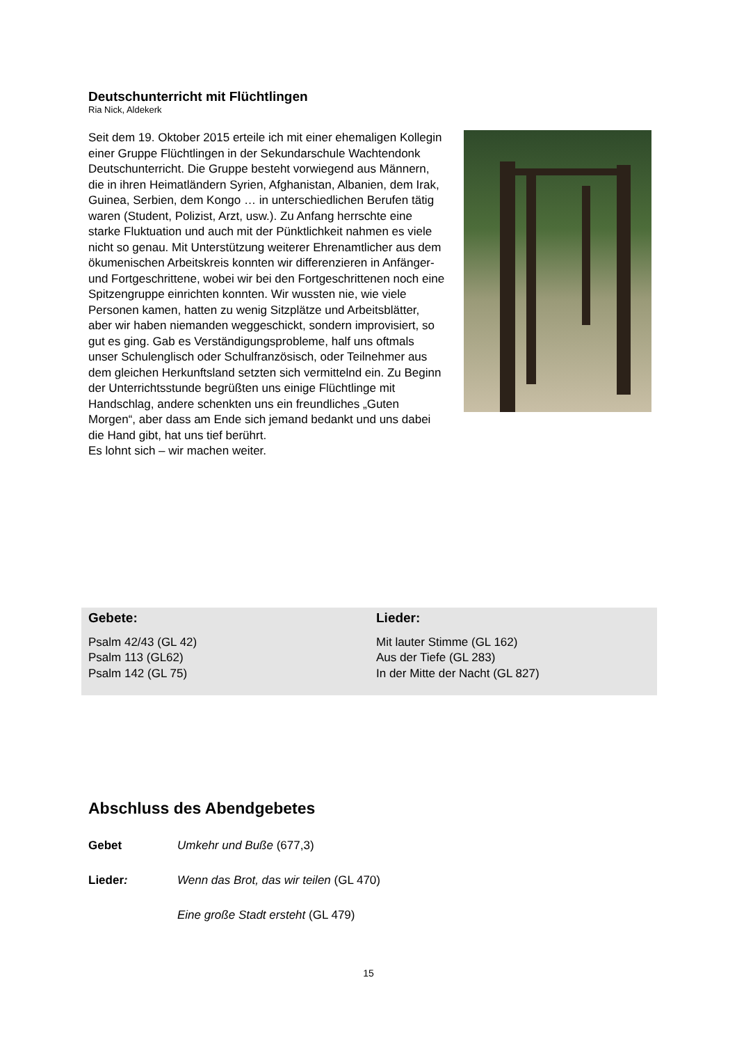Deutschunterricht mit Flüchtlingen
Ria Nick, Aldekerk
Seit dem 19. Oktober 2015 erteile ich mit einer ehemaligen Kollegin einer Gruppe Flüchtlingen in der Sekundarschule Wachtendonk Deutschunterricht. Die Gruppe besteht vorwiegend aus Männern, die in ihren Heimatländern Syrien, Afghanistan, Albanien, dem Irak, Guinea, Serbien, dem Kongo … in unterschiedlichen Berufen tätig waren (Student, Polizist, Arzt, usw.). Zu Anfang herrschte eine starke Fluktuation und auch mit der Pünktlichkeit nahmen es viele nicht so genau. Mit Unterstützung weiterer Ehrenamtlicher aus dem ökumenischen Arbeitskreis konnten wir differenzieren in Anfänger- und Fortgeschrittene, wobei wir bei den Fortgeschrittenen noch eine Spitzengruppe einrichten konnten. Wir wussten nie, wie viele Personen kamen, hatten zu wenig Sitzplätze und Arbeitsblätter, aber wir haben niemanden weggeschickt, sondern improvisiert, so gut es ging. Gab es Verständigungsprobleme, half uns oftmals unser Schulenglisch oder Schulfranzösisch, oder Teilnehmer aus dem gleichen Herkunftsland setzten sich vermittelnd ein. Zu Beginn der Unterrichtsstunde begrüßten uns einige Flüchtlinge mit Handschlag, andere schenkten uns ein freundliches „Guten Morgen“, aber dass am Ende sich jemand bedankt und uns dabei die Hand gibt, hat uns tief berührt.
Es lohnt sich – wir machen weiter.
Gebete:
Psalm 42/43 (GL 42)
Psalm 113 (GL62)
Psalm 142 (GL 75)
Lieder:
Mit lauter Stimme (GL 162)
Aus der Tiefe (GL 283)
In der Mitte der Nacht (GL 827)
Abschluss des Abendgebetes
Gebet Umkehr und Buße (677,3)
Lieder: Wenn das Brot, das wir teilen (GL 470)
Eine große Stadt ersteht (GL 479)
15